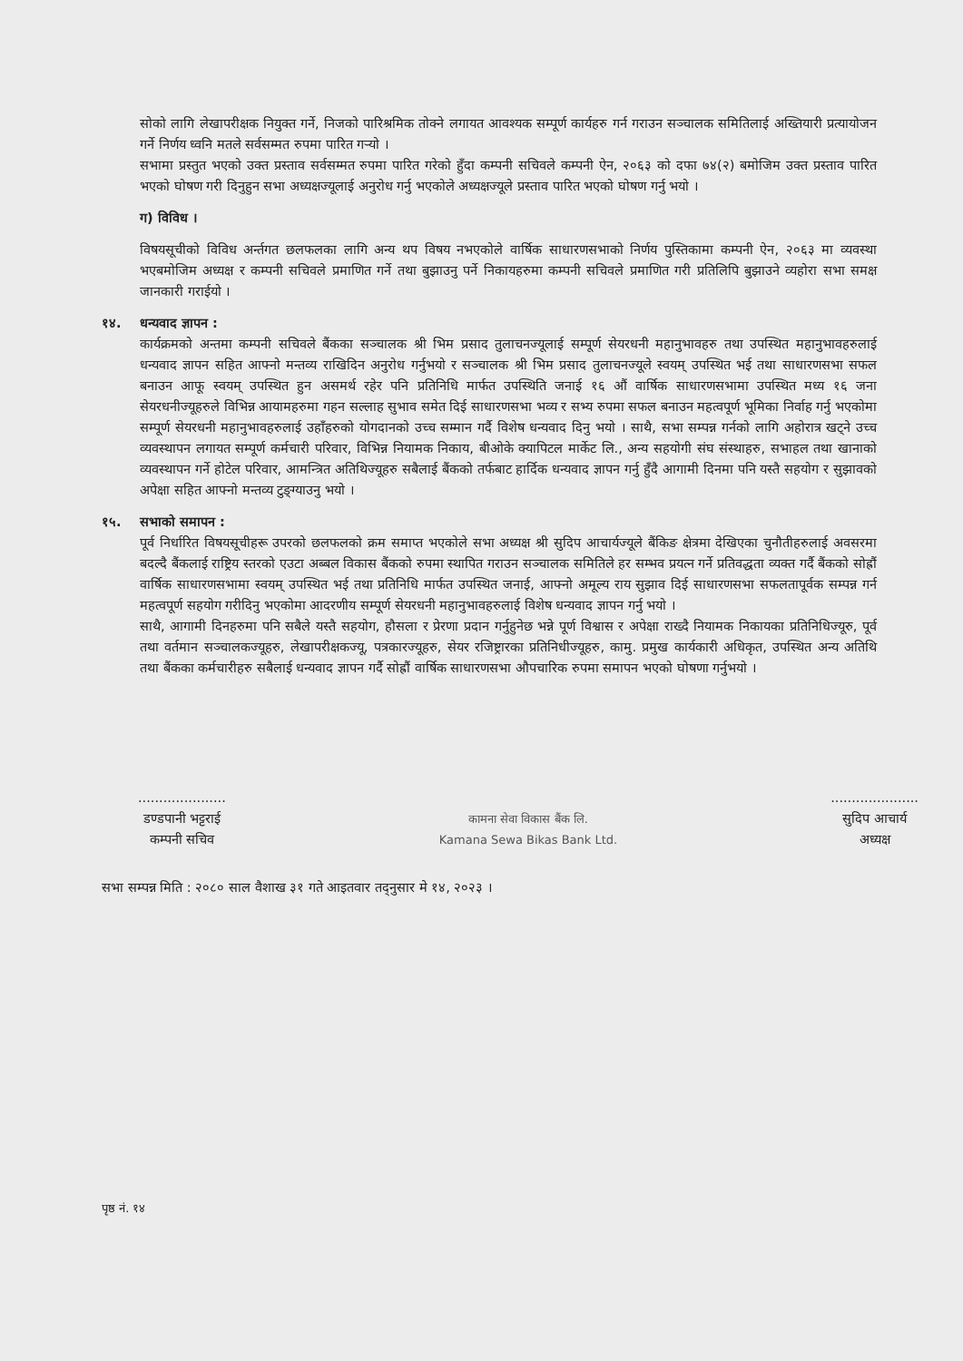सोको लागि लेखापरीक्षक नियुक्त गर्ने, निजको पारिश्रमिक तोक्ने लगायत आवश्यक सम्पूर्ण कार्यहरु गर्न गराउन सञ्चालक समितिलाई अख्तियारी प्रत्यायोजन गर्ने निर्णय ध्वनि मतले सर्वसम्मत रुपमा पारित गऱ्यो ।
सभामा प्रस्तुत भएको उक्त प्रस्ताव सर्वसम्मत रुपमा पारित गरेको हुँदा कम्पनी सचिवले कम्पनी ऐन, २०६३ को दफा ७४(२) बमोजिम उक्त प्रस्ताव पारित भएको घोषण गरी दिनुहुन सभा अध्यक्षज्यूलाई अनुरोध गर्नु भएकोले अध्यक्षज्यूले प्रस्ताव पारित भएको घोषण गर्नु भयो ।
ग) विविध ।
विषयसूचीको विविध अर्न्तगत छलफलका लागि अन्य थप विषय नभएकोले वार्षिक साधारणसभाको निर्णय पुस्तिकामा कम्पनी ऐन, २०६३ मा व्यवस्था भएबमोजिम अध्यक्ष र कम्पनी सचिवले प्रमाणित गर्ने तथा बुझाउनु पर्ने निकायहरुमा कम्पनी सचिवले प्रमाणित गरी प्रतिलिपि बुझाउने व्यहोरा सभा समक्ष जानकारी गराईयो ।
१४. धन्यवाद ज्ञापन :
कार्यक्रमको अन्तमा कम्पनी सचिवले बैंकका सञ्चालक श्री भिम प्रसाद तुलाचनज्यूलाई सम्पूर्ण सेयरधनी महानुभावहरु तथा उपस्थित महानुभावहरुलाई धन्यवाद ज्ञापन सहित आफ्नो मन्तव्य राखिदिन अनुरोध गर्नुभयो र सञ्चालक श्री भिम प्रसाद तुलाचनज्यूले स्वयम् उपस्थित भई तथा साधारणसभा सफल बनाउन आफू स्वयम् उपस्थित हुन असमर्थ रहेर पनि प्रतिनिधि मार्फत उपस्थिति जनाई १६ औं वार्षिक साधारणसभामा उपस्थित मध्य १६ जना सेयरधनीज्यूहरुले विभिन्न आयामहरुमा गहन सल्लाह सुभाव समेत दिई साधारणसभा भव्य र सभ्य रुपमा सफल बनाउन महत्वपूर्ण भूमिका निर्वाह गर्नु भएकोमा सम्पूर्ण सेयरधनी महानुभावहरुलाई उहाँहरुको योगदानको उच्च सम्मान गर्दै विशेष धन्यवाद दिनु भयो । साथै, सभा सम्पन्न गर्नको लागि अहोरात्र खट्ने उच्च व्यवस्थापन लगायत सम्पूर्ण कर्मचारी परिवार, विभिन्न नियामक निकाय, बीओके क्यापिटल मार्केट लि., अन्य सहयोगी संघ संस्थाहरु, सभाहल तथा खानाको व्यवस्थापन गर्ने होटेल परिवार, आमन्त्रित अतिथिज्यूहरु सबैलाई बैंकको तर्फबाट हार्दिक धन्यवाद ज्ञापन गर्नु हुँदै आगामी दिनमा पनि यस्तै सहयोग र सुझावको अपेक्षा सहित आफ्नो मन्तव्य टुङ्ग्याउनु भयो ।
१५. सभाको समापन :
पूर्व निर्धारित विषयसूचीहरू उपरको छलफलको क्रम समाप्त भएकोले सभा अध्यक्ष श्री सुदिप आचार्यज्यूले बैंकिङ क्षेत्रमा देखिएका चुनौतीहरुलाई अवसरमा बदल्दै बैंकलाई राष्ट्रिय स्तरको एउटा अब्बल विकास बैंकको रुपमा स्थापित गराउन सञ्चालक समितिले हर सम्भव प्रयत्न गर्ने प्रतिवद्धता व्यक्त गर्दै बैंकको सोह्रौं वार्षिक साधारणसभामा स्वयम् उपस्थित भई तथा प्रतिनिधि मार्फत उपस्थित जनाई, आफ्नो अमूल्य राय सुझाव दिई साधारणसभा सफलतापूर्वक सम्पन्न गर्न महत्वपूर्ण सहयोग गरीदिनु भएकोमा आदरणीय सम्पूर्ण सेयरधनी महानुभावहरुलाई विशेष धन्यवाद ज्ञापन गर्नु भयो ।
साथै, आगामी दिनहरुमा पनि सबैले यस्तै सहयोग, हौसला र प्रेरणा प्रदान गर्नुहुनेछ भन्ने पूर्ण विश्वास र अपेक्षा राख्दै नियामक निकायका प्रतिनिधिज्यूरु, पूर्व तथा वर्तमान सञ्चालकज्यूहरु, लेखापरीक्षकज्यू, पत्रकारज्यूहरु, सेयर रजिष्ट्रारका प्रतिनिधीज्यूहरु, कामु. प्रमुख कार्यकारी अधिकृत, उपस्थित अन्य अतिथि तथा बैंकका कर्मचारीहरु सबैलाई धन्यवाद ज्ञापन गर्दै सोह्रौं वार्षिक साधारणसभा औपचारिक रुपमा समापन भएको घोषणा गर्नुभयो ।
.....................
डण्डपानी भट्टराई
कम्पनी सचिव
कामना सेवा विकास बैंक लि.
Kamana Sewa Bikas Bank Ltd.
.....................
सुदिप आचार्य
अध्यक्ष
सभा सम्पन्न मिति : २०८० साल वैशाख ३१ गते आइतवार तद्नुसार मे १४, २०२३ ।
पृष्ठ नं. १४